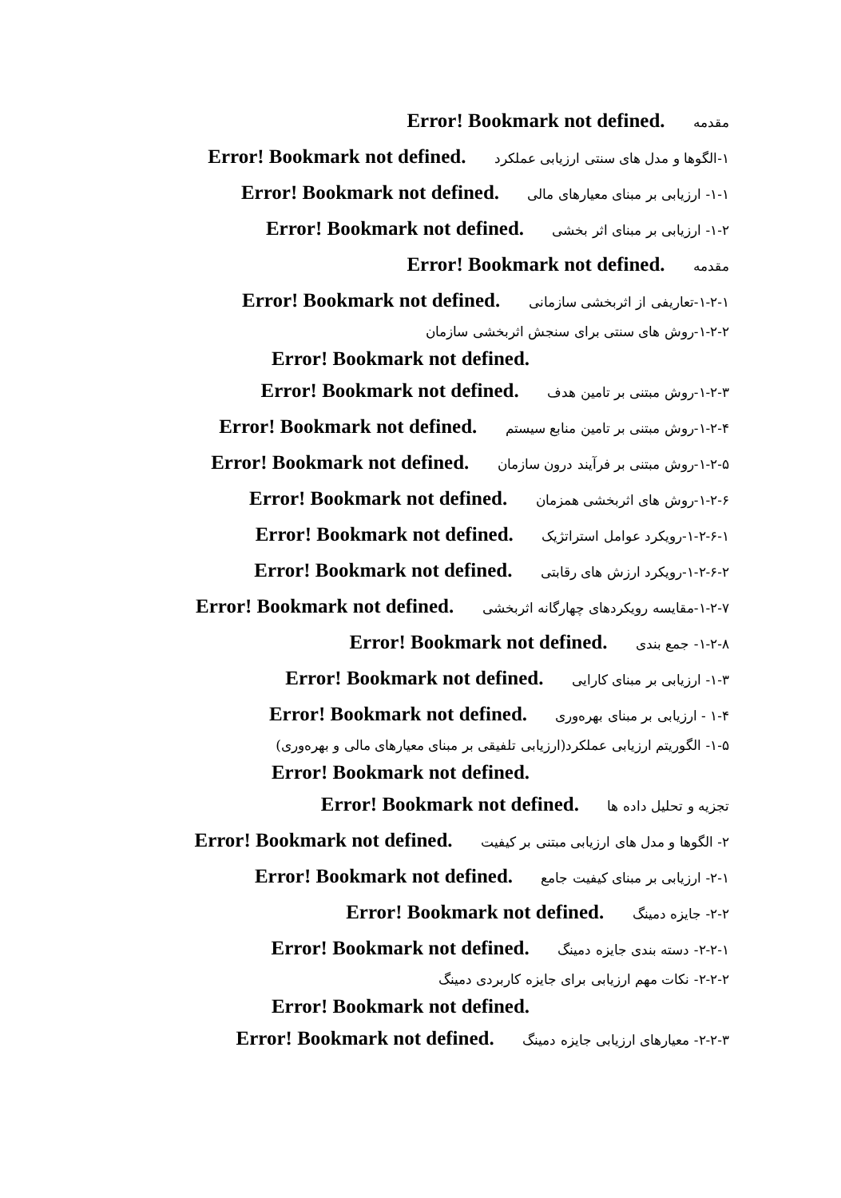مقدمه Error! Bookmark not defined.
۱-الگوها و مدل های سنتی ارزیابی عملکرد Error! Bookmark not defined.
۱-۱- ارزیابی بر مبنای معیارهای مالی Error! Bookmark not defined.
۱-۲- ارزیابی بر مبنای اثر بخشی Error! Bookmark not defined.
مقدمه Error! Bookmark not defined.
۱-۲-۱-تعاریفی از اثربخشی سازمانی Error! Bookmark not defined.
۱-۲-۲-روش های سنتی برای سنجش اثربخشی سازمان
Error! Bookmark not defined.
۱-۲-۳-روش مبتنی بر تامین هدف Error! Bookmark not defined.
۱-۲-۴-روش مبتنی بر تامین منابع سیستم Error! Bookmark not defined.
۱-۲-۵-روش مبتنی بر فرآیند درون سازمان Error! Bookmark not defined.
۱-۲-۶-روش های اثربخشی همزمان Error! Bookmark not defined.
۱-۲-۶-۱-رویکرد عوامل استراتژیک Error! Bookmark not defined.
۱-۲-۶-۲-رویکرد ارزش های رقابتی Error! Bookmark not defined.
۱-۲-۷-مقایسه رویکردهای چهارگانه اثربخشی Error! Bookmark not defined.
۱-۲-۸- جمع بندی Error! Bookmark not defined.
۱-۳- ارزیابی بر مبنای کارایی Error! Bookmark not defined.
۱-۴ - ارزیابی بر مبنای بهره‌وری Error! Bookmark not defined.
۱-۵- الگوریتم ارزیابی عملکرد(ارزیابی تلفیقی بر مبنای معیارهای مالی و بهره‌وری)
Error! Bookmark not defined.
تجزیه و تحلیل داده ها Error! Bookmark not defined.
۲- الگوها و مدل های ارزیابی مبتنی بر کیفیت Error! Bookmark not defined.
۲-۱- ارزیابی بر مبنای کیفیت جامع Error! Bookmark not defined.
۲-۲- جایزه دمینگ Error! Bookmark not defined.
۲-۲-۱- دسته بندی جایزه دمینگ Error! Bookmark not defined.
۲-۲-۲- نکات مهم ارزیابی برای جایزه کاربردی دمینگ
Error! Bookmark not defined.
۲-۲-۳- معیارهای ارزیابی جایزه دمینگ Error! Bookmark not defined.